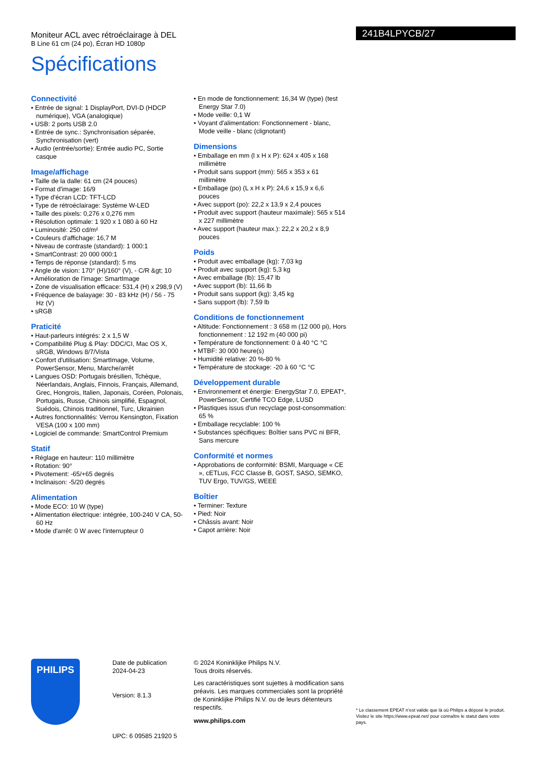Moniteur ACL avec rétroéclairage à DEL
B Line 61 cm (24 po), Écran HD 1080p
Spécifications
241B4LPYCB/27
Connectivité
• Entrée de signal: 1 DisplayPort, DVI-D (HDCP numérique), VGA (analogique)
• USB: 2 ports USB 2.0
• Entrée de sync.: Synchronisation séparée, Synchronisation (vert)
• Audio (entrée/sortie): Entrée audio PC, Sortie casque
Image/affichage
• Taille de la dalle: 61 cm (24 pouces)
• Format d'image: 16/9
• Type d'écran LCD: TFT-LCD
• Type de rétroéclairage: Système W-LED
• Taille des pixels: 0,276 x 0,276 mm
• Résolution optimale: 1 920 x 1 080 à 60 Hz
• Luminosité: 250 cd/m²
• Couleurs d'affichage: 16,7 M
• Niveau de contraste (standard): 1 000:1
• SmartContrast: 20 000 000:1
• Temps de réponse (standard): 5 ms
• Angle de vision: 170° (H)/160° (V), - C/R &gt; 10
• Amélioration de l'image: SmartImage
• Zone de visualisation efficace: 531,4 (H) x 298,9 (V)
• Fréquence de balayage: 30 - 83 kHz (H) / 56 - 75 Hz (V)
• sRGB
Praticité
• Haut-parleurs intégrés: 2 x 1,5 W
• Compatibilité Plug & Play: DDC/CI, Mac OS X, sRGB, Windows 8/7/Vista
• Confort d'utilisation: SmartImage, Volume, PowerSensor, Menu, Marche/arrêt
• Langues OSD: Portugais brésilien, Tchèque, Néerlandais, Anglais, Finnois, Français, Allemand, Grec, Hongrois, Italien, Japonais, Coréen, Polonais, Portugais, Russe, Chinois simplifié, Espagnol, Suédois, Chinois traditionnel, Turc, Ukrainien
• Autres fonctionnalités: Verrou Kensington, Fixation VESA (100 x 100 mm)
• Logiciel de commande: SmartControl Premium
Statif
• Réglage en hauteur: 110 millimètre
• Rotation: 90°
• Pivotement: -65/+65 degrés
• Inclinaison: -5/20 degrés
Alimentation
• Mode ECO: 10 W (type)
• Alimentation électrique: intégrée, 100-240 V CA, 50-60 Hz
• Mode d'arrêt: 0 W avec l'interrupteur 0
• En mode de fonctionnement: 16,34 W (type) (test Energy Star 7.0)
• Mode veille: 0,1 W
• Voyant d'alimentation: Fonctionnement - blanc, Mode veille - blanc (clignotant)
Dimensions
• Emballage en mm (l x H x P): 624 x 405 x 168 millimètre
• Produit sans support (mm): 565 x 353 x 61 millimètre
• Emballage (po) (L x H x P): 24,6 x 15,9 x 6,6 pouces
• Avec support (po): 22,2 x 13,9 x 2,4 pouces
• Produit avec support (hauteur maximale): 565 x 514 x 227 millimètre
• Avec support (hauteur max.): 22,2 x 20,2 x 8,9 pouces
Poids
• Produit avec emballage (kg): 7,03 kg
• Produit avec support (kg): 5,3 kg
• Avec emballage (lb): 15,47 lb
• Avec support (lb): 11,66 lb
• Produit sans support (kg): 3,45 kg
• Sans support (lb): 7,59 lb
Conditions de fonctionnement
• Altitude: Fonctionnement : 3 658 m (12 000 pi), Hors fonctionnement : 12 192 m (40 000 pi)
• Température de fonctionnement: 0 à 40 °C °C
• MTBF: 30 000 heure(s)
• Humidité relative: 20 %-80 %
• Température de stockage: -20 à 60 °C °C
Développement durable
• Environnement et énergie: EnergyStar 7.0, EPEAT*, PowerSensor, Certifié TCO Edge, LUSD
• Plastiques issus d'un recyclage post-consommation: 65 %
• Emballage recyclable: 100 %
• Substances spécifiques: Boîtier sans PVC ni BFR, Sans mercure
Conformité et normes
• Approbations de conformité: BSMI, Marquage « CE », cETLus, FCC Classe B, GOST, SASO, SEMKO, TUV Ergo, TUV/GS, WEEE
Boîtier
• Terminer: Texture
• Pied: Noir
• Châssis avant: Noir
• Capot arrière: Noir
PHILIPS
Date de publication
2024-04-23
Version: 8.1.3
UPC: 6 09585 21920 5
© 2024 Koninklijke Philips N.V.
Tous droits réservés.
Les caractéristiques sont sujettes à modification sans préavis. Les marques commerciales sont la propriété de Koninklijke Philips N.V. ou de leurs détenteurs respectifs.
www.philips.com
* Le classement EPEAT n’est valide que là où Philips a déposé le produit. Visitez le site https://www.epeat.net/ pour connaître le statut dans votre pays.